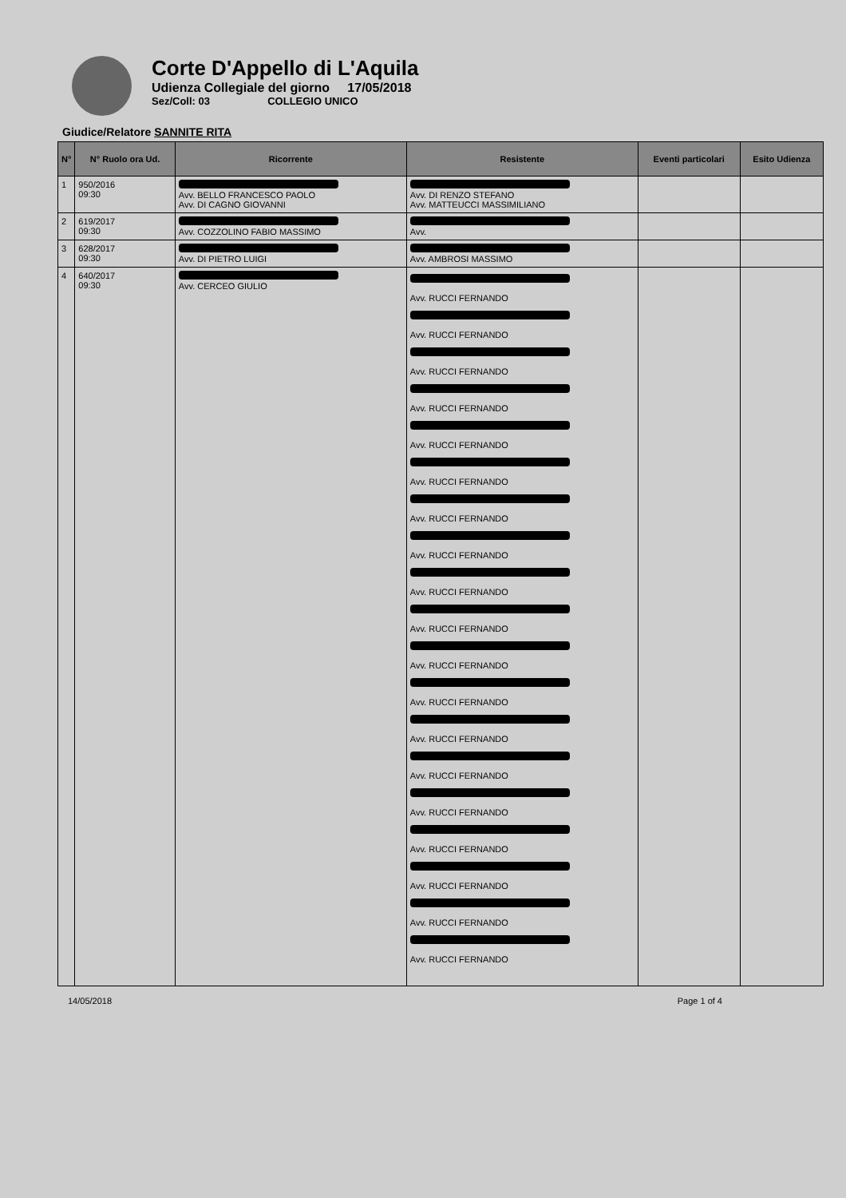Corte D'Appello di L'Aquila
Udienza Collegiale del giorno 17/05/2018
Sez/Coll: 03 COLLEGIO UNICO
Giudice/Relatore SANNITE RITA
| N° | N° Ruolo ora Ud. | Ricorrente | Resistente | Eventi particolari | Esito Udienza |
| --- | --- | --- | --- | --- | --- |
| 1 | 950/2016 09:30 | Avv. BELLO FRANCESCO PAOLO Avv. DI CAGNO GIOVANNI | Avv. DI RENZO STEFANO Avv. MATTEUCCI MASSIMILIANO | | |
| 2 | 619/2017 09:30 | Avv. COZZOLINO FABIO MASSIMO | Avv. | | |
| 3 | 628/2017 09:30 | Avv. DI PIETRO LUIGI | Avv. AMBROSI MASSIMO | | |
| 4 | 640/2017 09:30 | Avv. CERCEO GIULIO | Avv. RUCCI FERNANDO Avv. RUCCI FERNANDO Avv. RUCCI FERNANDO Avv. RUCCI FERNANDO Avv. RUCCI FERNANDO Avv. RUCCI FERNANDO Avv. RUCCI FERNANDO Avv. RUCCI FERNANDO Avv. RUCCI FERNANDO Avv. RUCCI FERNANDO Avv. RUCCI FERNANDO Avv. RUCCI FERNANDO Avv. RUCCI FERNANDO Avv. RUCCI FERNANDO Avv. RUCCI FERNANDO Avv. RUCCI FERNANDO Avv. RUCCI FERNANDO Avv. RUCCI FERNANDO Avv. RUCCI FERNANDO | | |
14/05/2018 Page 1 of 4